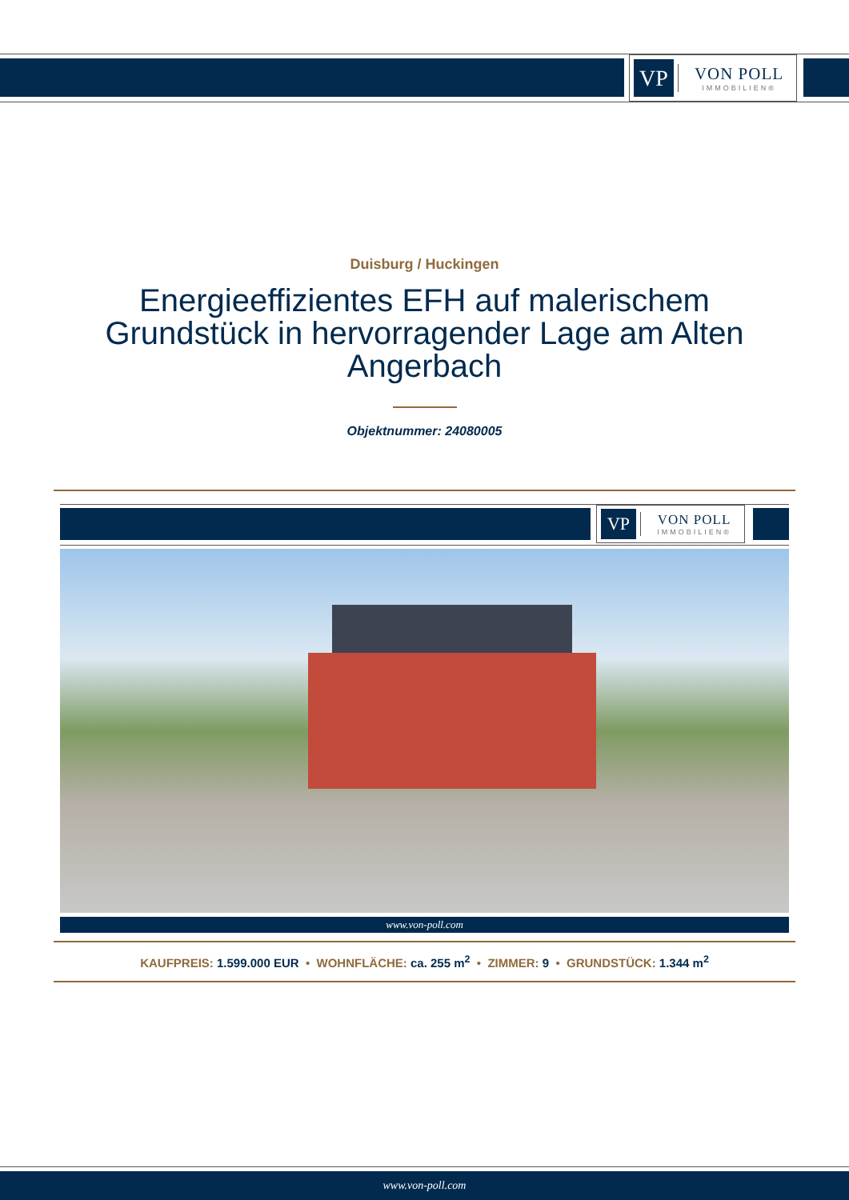VP
VON POLL
IMMOBILIEN®
Duisburg / Huckingen
Energieeffizientes EFH auf malerischem Grundstück in hervorragender Lage am Alten Angerbach
Objektnummer: 24080005
VP
VON POLL
IMMOBILIEN®
www.von-poll.com
KAUFPREIS: 1.599.000 EUR • WOHNFLÄCHE: ca. 255 m<sup>2</sup> • ZIMMER: 9 • GRUNDSTÜCK: 1.344 m<sup>2</sup>
www.von-poll.com